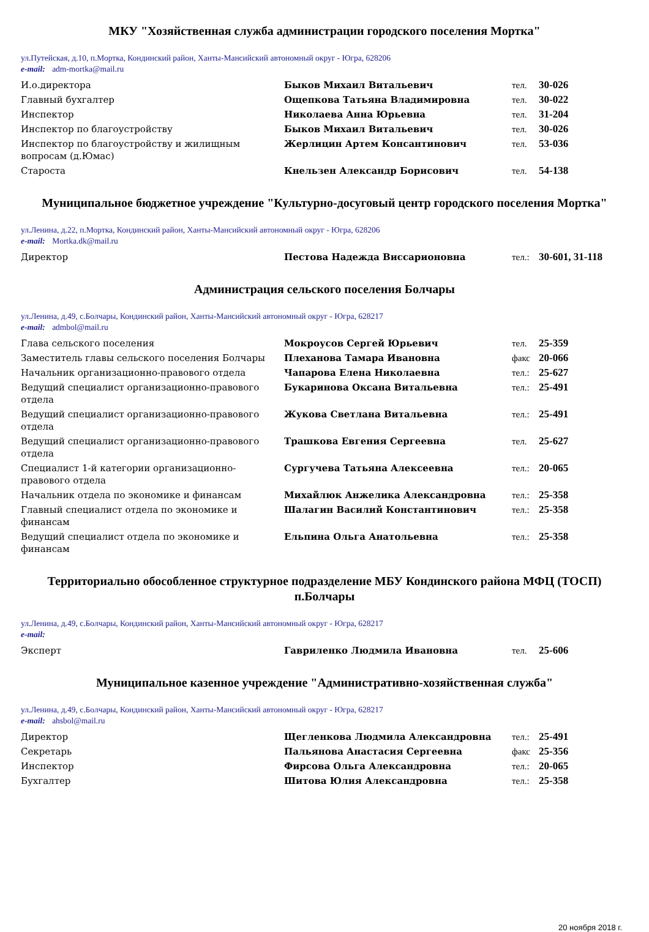МКУ "Хозяйственная служба администрации городского поселения Мортка"
ул.Путейская, д.10, п.Мортка, Кондинский район, Ханты-Мансийский автономный округ - Югра, 628206
e-mail: adm-mortka@mail.ru
| И.о.директора | Быков Михаил Витальевич | тел. | 30-026 |
| Главный бухгалтер | Ощепкова Татьяна Владимировна | тел. | 30-022 |
| Инспектор | Николаева Анна Юрьевна | тел. | 31-204 |
| Инспектор по благоустройству | Быков Михаил Витальевич | тел. | 30-026 |
| Инспектор по благоустройству и жилищным вопросам (д.Юмас) | Жерлицин Артем Консантинович | тел. | 53-036 |
| Староста | Кнельзен Александр Борисович | тел. | 54-138 |
Муниципальное бюджетное учреждение "Культурно-досуговый центр городского поселения Мортка"
ул.Ленина, д.22, п.Мортка, Кондинский район, Ханты-Мансийский автономный округ - Югра, 628206
e-mail: Mortka.dk@mail.ru
| Директор | Пестова Надежда Виссарионовна | тел.: | 30-601, 31-118 |
Администрация сельского поселения Болчары
ул.Ленина, д.49, с.Болчары, Кондинский район, Ханты-Мансийский автономный округ - Югра, 628217
e-mail: admbol@mail.ru
| Глава сельского поселения | Мокроусов Сергей Юрьевич | тел. | 25-359 |
| Заместитель главы сельского поселения Болчары | Плеханова Тамара Ивановна | факс | 20-066 |
| Начальник организационно-правового отдела | Чапарова Елена Николаевна | тел.: | 25-627 |
| Ведущий специалист организационно-правового отдела | Букаринова Оксана Витальевна | тел.: | 25-491 |
| Ведущий специалист организационно-правового отдела | Жукова Светлана Витальевна | тел.: | 25-491 |
| Ведущий специалист организационно-правового отдела | Трашкова Евгения Сергеевна | тел. | 25-627 |
| Специалист 1-й категории организационно-правового отдела | Сургучева Татьяна Алексеевна | тел.: | 20-065 |
| Начальник отдела по экономике и финансам | Михайлюк Анжелика Александровна | тел.: | 25-358 |
| Главный специалист отдела по экономике и финансам | Шалагин Василий Константинович | тел.: | 25-358 |
| Ведущий специалист отдела по экономике и финансам | Ельпина Ольга Анатольевна | тел.: | 25-358 |
Территориально обособленное структурное подразделение МБУ Кондинского района МФЦ (ТОСП) п.Болчары
ул.Ленина, д.49, с.Болчары, Кондинский район, Ханты-Мансийский автономный округ - Югра, 628217
e-mail:
| Эксперт | Гавриленко Людмила Ивановна | тел. | 25-606 |
Муниципальное казенное учреждение "Административно-хозяйственная служба"
ул.Ленина, д.49, с.Болчары, Кондинский район, Ханты-Мансийский автономный округ - Югра, 628217
e-mail: ahsbol@mail.ru
| Директор | Щегленкова Людмила Александровна | тел.: | 25-491 |
| Секретарь | Пальянова Анастасия Сергеевна | факс | 25-356 |
| Инспектор | Фирсова Ольга Александровна | тел.: | 20-065 |
| Бухгалтер | Шитова Юлия Александровна | тел.: | 25-358 |
20 ноября 2018 г.